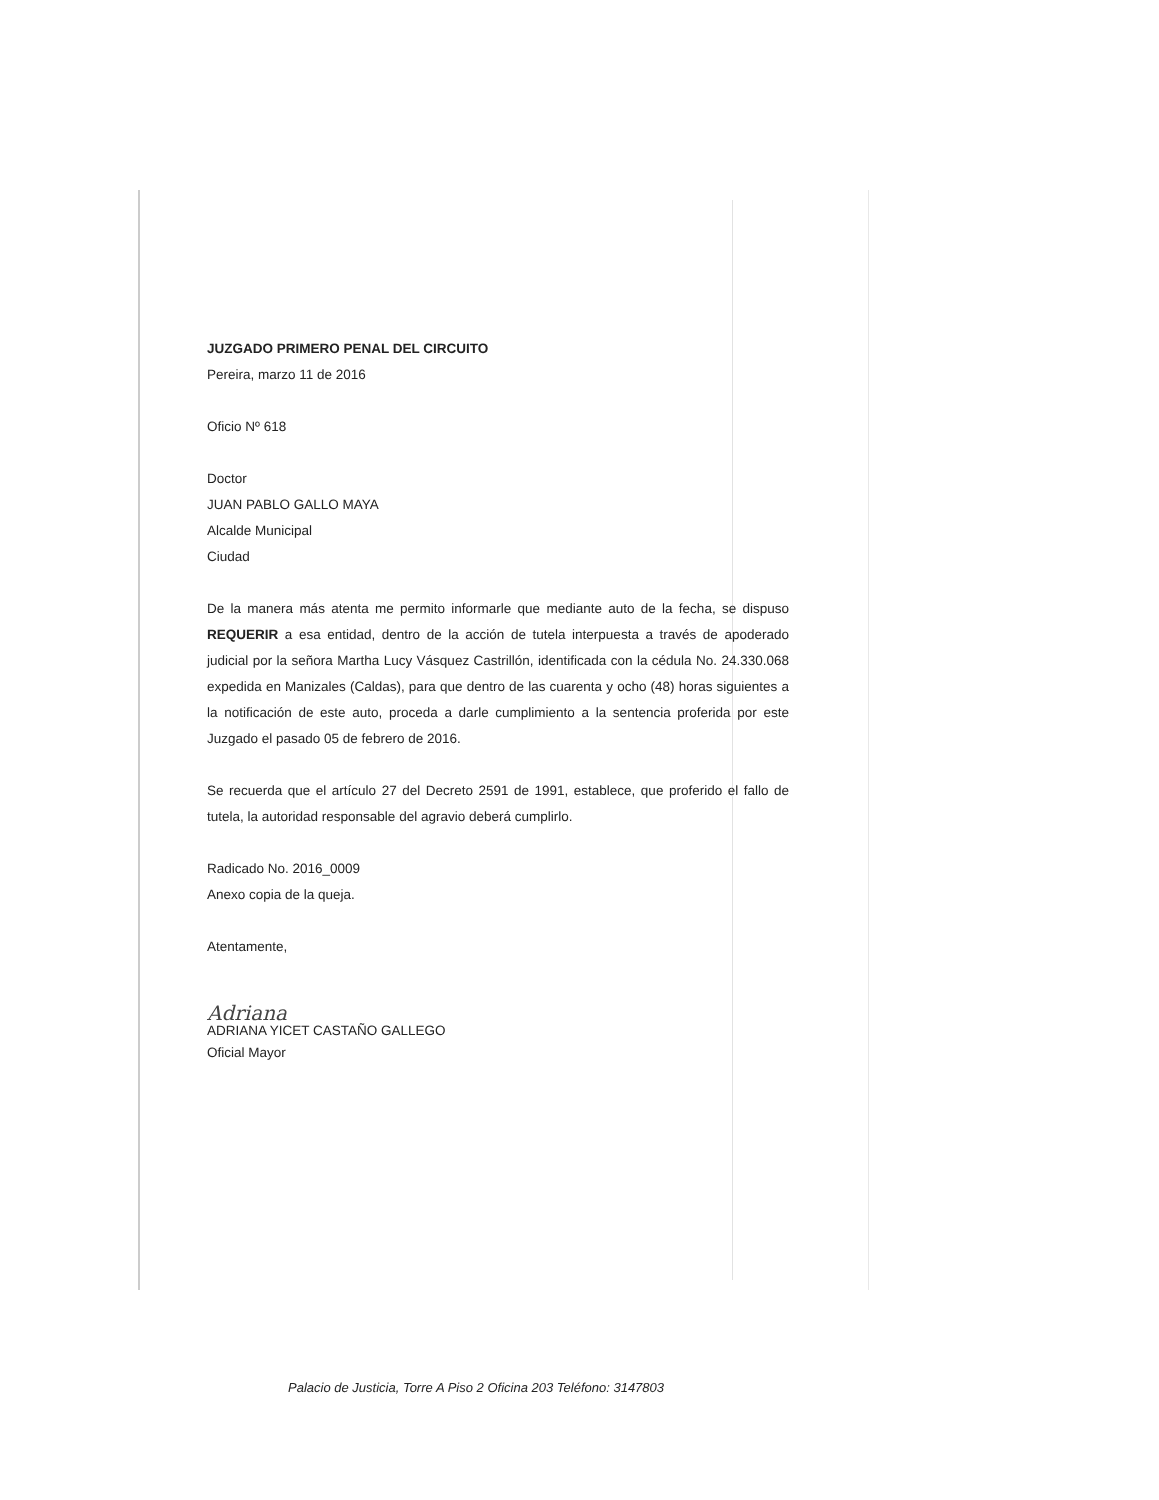JUZGADO PRIMERO PENAL DEL CIRCUITO
Pereira, marzo 11 de 2016
Oficio Nº 618
Doctor
JUAN PABLO GALLO MAYA
Alcalde Municipal
Ciudad
De la manera más atenta me permito informarle que mediante auto de la fecha, se dispuso REQUERIR a esa entidad, dentro de la acción de tutela interpuesta a través de apoderado judicial por la señora Martha Lucy Vásquez Castrillón, identificada con la cédula No. 24.330.068 expedida en Manizales (Caldas), para que dentro de las cuarenta y ocho (48) horas siguientes a la notificación de este auto, proceda a darle cumplimiento a la sentencia proferida por este Juzgado el pasado 05 de febrero de 2016.
Se recuerda que el artículo 27 del Decreto 2591 de 1991, establece, que proferido el fallo de tutela, la autoridad responsable del agravio deberá cumplirlo.
Radicado No. 2016_0009
Anexo copia de la queja.
Atentamente,
Adriana
ADRIANA YICET CASTAÑO GALLEGO
Oficial Mayor
Palacio de Justicia, Torre A Piso 2 Oficina 203 Teléfono: 3147803